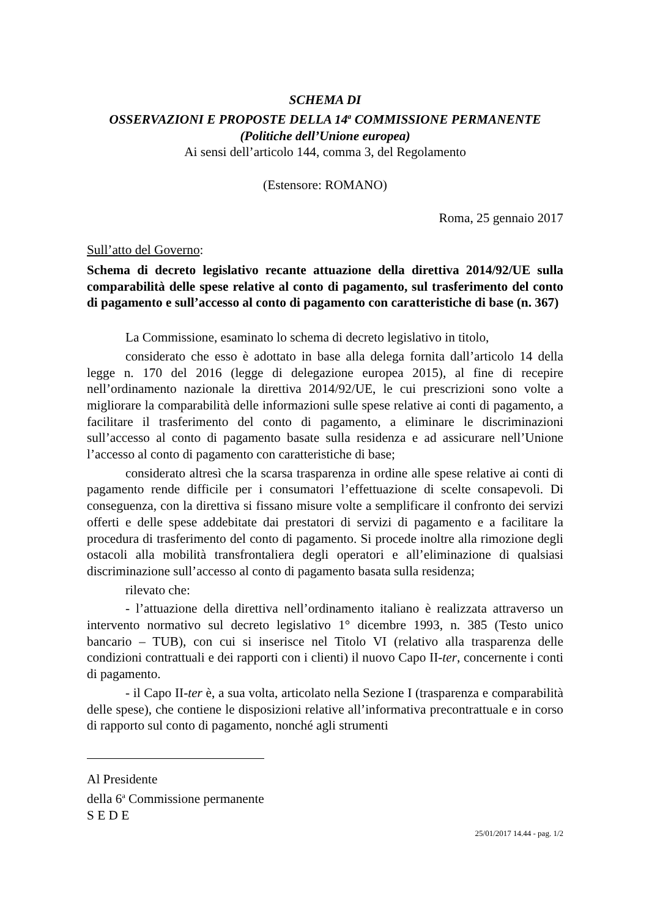SCHEMA DI
OSSERVAZIONI E PROPOSTE DELLA 14<sup>a</sup> COMMISSIONE PERMANENTE
(Politiche dell’Unione europea)
Ai sensi dell’articolo 144, comma 3, del Regolamento
(Estensore: ROMANO)
Roma, 25 gennaio 2017
Sull’atto del Governo:
Schema di decreto legislativo recante attuazione della direttiva 2014/92/UE sulla comparabilità delle spese relative al conto di pagamento, sul trasferimento del conto di pagamento e sull’accesso al conto di pagamento con caratteristiche di base (n. 367)
La Commissione, esaminato lo schema di decreto legislativo in titolo,
considerato che esso è adottato in base alla delega fornita dall’articolo 14 della legge n. 170 del 2016 (legge di delegazione europea 2015), al fine di recepire nell’ordinamento nazionale la direttiva 2014/92/UE, le cui prescrizioni sono volte a migliorare la comparabilità delle informazioni sulle spese relative ai conti di pagamento, a facilitare il trasferimento del conto di pagamento, a eliminare le discriminazioni sull’accesso al conto di pagamento basate sulla residenza e ad assicurare nell’Unione l’accesso al conto di pagamento con caratteristiche di base;
considerato altresì che la scarsa trasparenza in ordine alle spese relative ai conti di pagamento rende difficile per i consumatori l’effettuazione di scelte consapevoli. Di conseguenza, con la direttiva si fissano misure volte a semplificare il confronto dei servizi offerti e delle spese addebitate dai prestatori di servizi di pagamento e a facilitare la procedura di trasferimento del conto di pagamento. Si procede inoltre alla rimozione degli ostacoli alla mobilità transfrontaliera degli operatori e all’eliminazione di qualsiasi discriminazione sull’accesso al conto di pagamento basata sulla residenza;
rilevato che:
- l’attuazione della direttiva nell’ordinamento italiano è realizzata attraverso un intervento normativo sul decreto legislativo 1° dicembre 1993, n. 385 (Testo unico bancario – TUB), con cui si inserisce nel Titolo VI (relativo alla trasparenza delle condizioni contrattuali e dei rapporti con i clienti) il nuovo Capo II-ter, concernente i conti di pagamento.
- il Capo II-ter è, a sua volta, articolato nella Sezione I (trasparenza e comparabilità delle spese), che contiene le disposizioni relative all’informativa precontrattuale e in corso di rapporto sul conto di pagamento, nonché agli strumenti
Al Presidente
della 6<sup>a</sup> Commissione permanente
S E D E
25/01/2017 14.44 - pag. 1/2